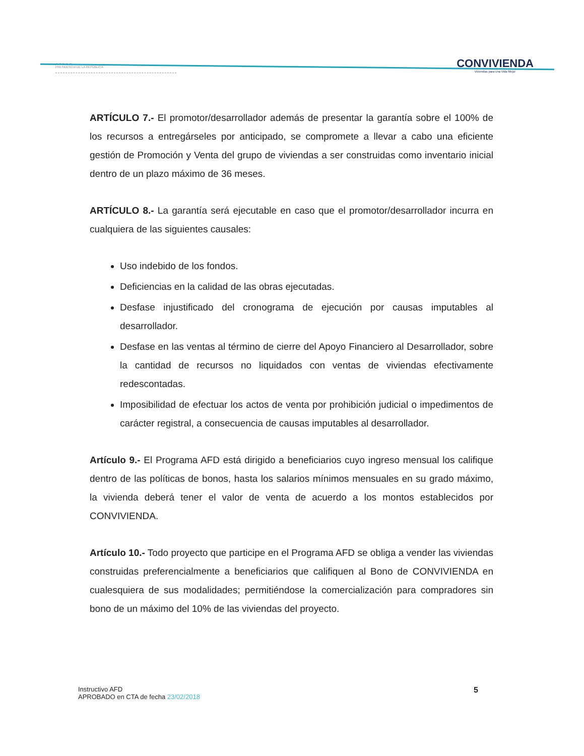★ ★ ★ ★ ★
PRESIDENCIA DE LA REPÚBLICA
CONVIVIENDA
Viviendas para una Vida Mejor
ARTÍCULO 7.- El promotor/desarrollador además de presentar la garantía sobre el 100% de los recursos a entregárseles por anticipado, se compromete a llevar a cabo una eficiente gestión de Promoción y Venta del grupo de viviendas a ser construidas como inventario inicial dentro de un plazo máximo de 36 meses.
ARTÍCULO 8.- La garantía será ejecutable en caso que el promotor/desarrollador incurra en cualquiera de las siguientes causales:
Uso indebido de los fondos.
Deficiencias en la calidad de las obras ejecutadas.
Desfase injustificado del cronograma de ejecución por causas imputables al desarrollador.
Desfase en las ventas al término de cierre del Apoyo Financiero al Desarrollador, sobre la cantidad de recursos no liquidados con ventas de viviendas efectivamente redescontadas.
Imposibilidad de efectuar los actos de venta por prohibición judicial o impedimentos de carácter registral, a consecuencia de causas imputables al desarrollador.
Artículo 9.- El Programa AFD está dirigido a beneficiarios cuyo ingreso mensual los califique dentro de las políticas de bonos, hasta los salarios mínimos mensuales en su grado máximo, la vivienda deberá tener el valor de venta de acuerdo a los montos establecidos por CONVIVIENDA.
Artículo 10.- Todo proyecto que participe en el Programa AFD se obliga a vender las viviendas construidas preferencialmente a beneficiarios que califiquen al Bono de CONVIVIENDA en cualesquiera de sus modalidades; permitiéndose la comercialización para compradores sin bono de un máximo del 10% de las viviendas del proyecto.
Instructivo AFD
APROBADO en CTA de fecha 23/02/2018
5